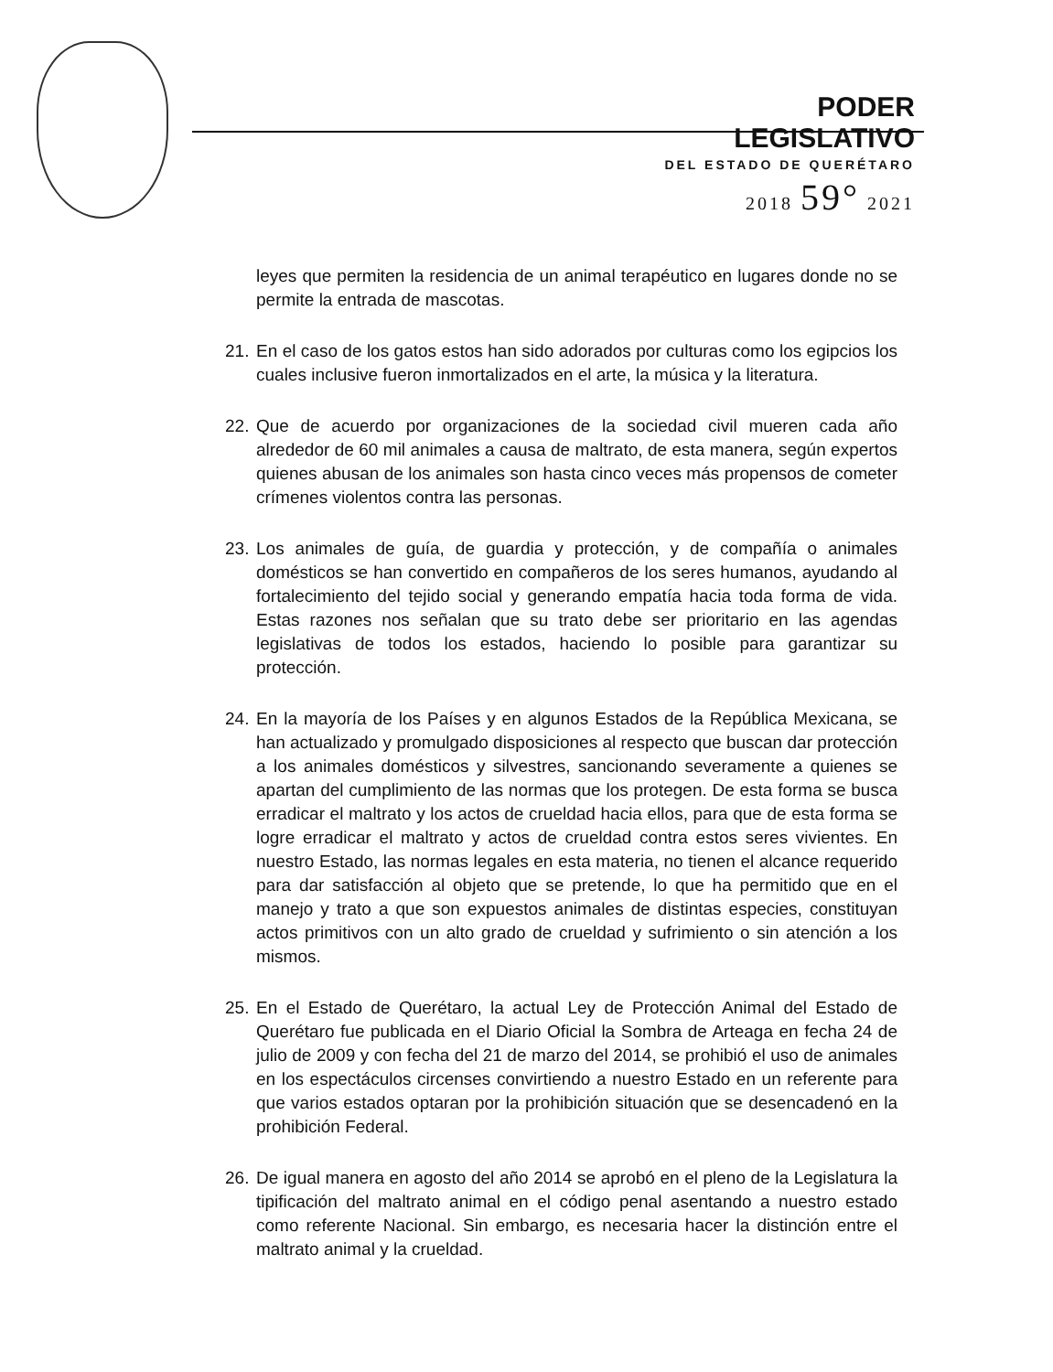PODER LEGISLATIVO
DEL ESTADO DE QUERÉTARO
2018 59° 2021
leyes que permiten la residencia de un animal terapéutico en lugares donde no se permite la entrada de mascotas.
21. En el caso de los gatos estos han sido adorados por culturas como los egipcios los cuales inclusive fueron inmortalizados en el arte, la música y la literatura.
22. Que de acuerdo por organizaciones de la sociedad civil mueren cada año alrededor de 60 mil animales a causa de maltrato, de esta manera, según expertos quienes abusan de los animales son hasta cinco veces más propensos de cometer crímenes violentos contra las personas.
23. Los animales de guía, de guardia y protección, y de compañía o animales domésticos se han convertido en compañeros de los seres humanos, ayudando al fortalecimiento del tejido social y generando empatía hacia toda forma de vida. Estas razones nos señalan que su trato debe ser prioritario en las agendas legislativas de todos los estados, haciendo lo posible para garantizar su protección.
24. En la mayoría de los Países y en algunos Estados de la República Mexicana, se han actualizado y promulgado disposiciones al respecto que buscan dar protección a los animales domésticos y silvestres, sancionando severamente a quienes se apartan del cumplimiento de las normas que los protegen. De esta forma se busca erradicar el maltrato y los actos de crueldad hacia ellos, para que de esta forma se logre erradicar el maltrato y actos de crueldad contra estos seres vivientes. En nuestro Estado, las normas legales en esta materia, no tienen el alcance requerido para dar satisfacción al objeto que se pretende, lo que ha permitido que en el manejo y trato a que son expuestos animales de distintas especies, constituyan actos primitivos con un alto grado de crueldad y sufrimiento o sin atención a los mismos.
25. En el Estado de Querétaro, la actual Ley de Protección Animal del Estado de Querétaro fue publicada en el Diario Oficial la Sombra de Arteaga en fecha 24 de julio de 2009 y con fecha del 21 de marzo del 2014, se prohibió el uso de animales en los espectáculos circenses convirtiendo a nuestro Estado en un referente para que varios estados optaran por la prohibición situación que se desencadenó en la prohibición Federal.
26. De igual manera en agosto del año 2014 se aprobó en el pleno de la Legislatura la tipificación del maltrato animal en el código penal asentando a nuestro estado como referente Nacional. Sin embargo, es necesaria hacer la distinción entre el maltrato animal y la crueldad.